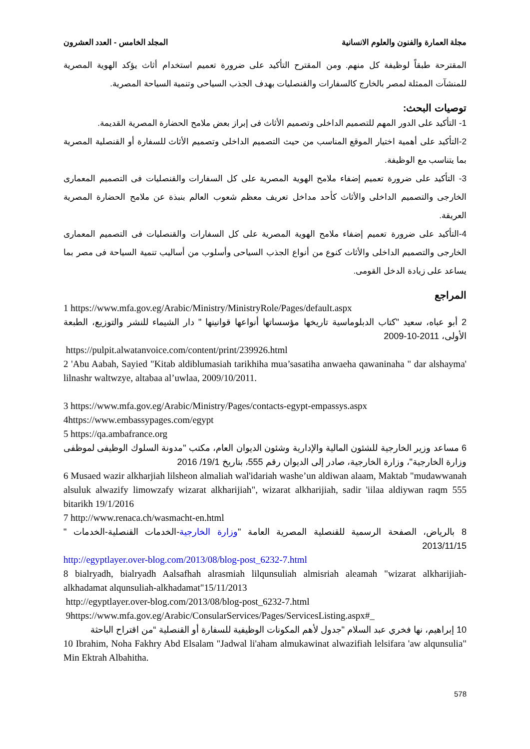مجلة العمارة والفنون والعلوم الانسانية المجلد الخامس - العدد العشرون
المقترحة طبقاً لوظيفة كل منهم. ومن المقترح التأكيد على ضرورة تعميم استخدام أثاث يؤكد الهوية المصرية للمنشآت الممثلة لمصر بالخارج كالسفارات والقنصليات بهدف الجذب السياحى وتنمية السياحة المصرية.
توصيات البحث:
1- التأكيد على الدور المهم للتصميم الداخلى وتصميم الأثاث فى إبراز بعض ملامح الحضارة المصرية القديمة.
2-التأكيد على أهمية اختيار الموقع المناسب من حيث التصميم الداخلى وتصميم الأثاث للسفارة أو القنصلية المصرية بما يتناسب مع الوظيفة.
3- التأكيد على ضرورة تعميم إضفاء ملامح الهوية المصرية على كل السفارات والقنصليات فى التصميم المعمارى الخارجى والتصميم الداخلى والأثاث كأحد مداخل تعريف معظم شعوب العالم بنبذة عن ملامح الحضارة المصرية العريقة.
4-التأكيد على ضرورة تعميم إضفاء ملامح الهوية المصرية على كل السفارات والقنصليات فى التصميم المعمارى الخارجى والتصميم الداخلى والأثاث كنوع من أنواع الجذب السياحى وأسلوب من أساليب تنمية السياحة فى مصر بما يساعد على زيادة الدخل القومى.
المراجع
1 https://www.mfa.gov.eg/Arabic/Ministry/MinistryRole/Pages/default.aspx
2 أبو عباه، سعيد "كتاب الدبلوماسية تاريخها مؤسساتها أنواعها قوانينها " دار الشيماء للنشر والتوزيع، الطبعة الأولى، 2011-10-2009
https://pulpit.alwatanvoice.com/content/print/239926.html
2 'Abu Aabah, Sayied "Kitab aldiblumasiah tarikhiha mua’sasatiha anwaeha qawaninaha " dar alshayma' lilnashr waltwzye, altabaa al’uwlaa, 2009/10/2011.
3 https://www.mfa.gov.eg/Arabic/Ministry/Pages/contacts-egypt-empassys.aspx
4https://www.embassypages.com/egypt
5 https://qa.ambafrance.org
6 مساعد وزير الخارجية للشئون المالية والإدارية وشئون الديوان العام، مكتب "مدونة السلوك الوظيفى لموظفى وزارة الخارجية"، وزارة الخارجية، صادر إلى الديوان رقم 555، بتاريخ 19/1/ 2016
6 Musaed wazir alkharjiah lilsheon almaliah wal'idariah washe’un aldiwan alaam, Maktab "mudawwanah alsuluk alwazify limowzafy wizarat alkharijiah", wizarat alkharijiah, sadir 'iilaa aldiywan raqm 555 bitarikh 19/1/2016
7 http://www.renaca.ch/wasmacht-en.html
8 بالرياض، الصفحة الرسمية للقنصلية المصرية العامة "وزارة الخارجية-الخدمات القنصلية-الخدمات " 2013/11/15
http://egyptlayer.over-blog.com/2013/08/blog-post_6232-7.html
8 bialryadh, bialryadh Aalsafhah alrasmiah lilqunsuliah almisriah aleamah "wizarat alkharijiah-alkhadamat alqunsuliah-alkhadamat"15/11/2013
http://egyptlayer.over-blog.com/2013/08/blog-post_6232-7.html
9https://www.mfa.gov.eg/Arabic/ConsularServices/Pages/ServicesListing.aspx#_
10 إبراهيم، نها فخري عبد السلام "جدول لأهم المكونات الوظيفية للسفارة أو القنصلية “من اقتراح الباحثة
10 Ibrahim, Noha Fakhry Abd Elsalam "Jadwal li'aham almukawinat alwazifiah lelsifara 'aw alqunsulia" Min Ektrah Albahitha.
578